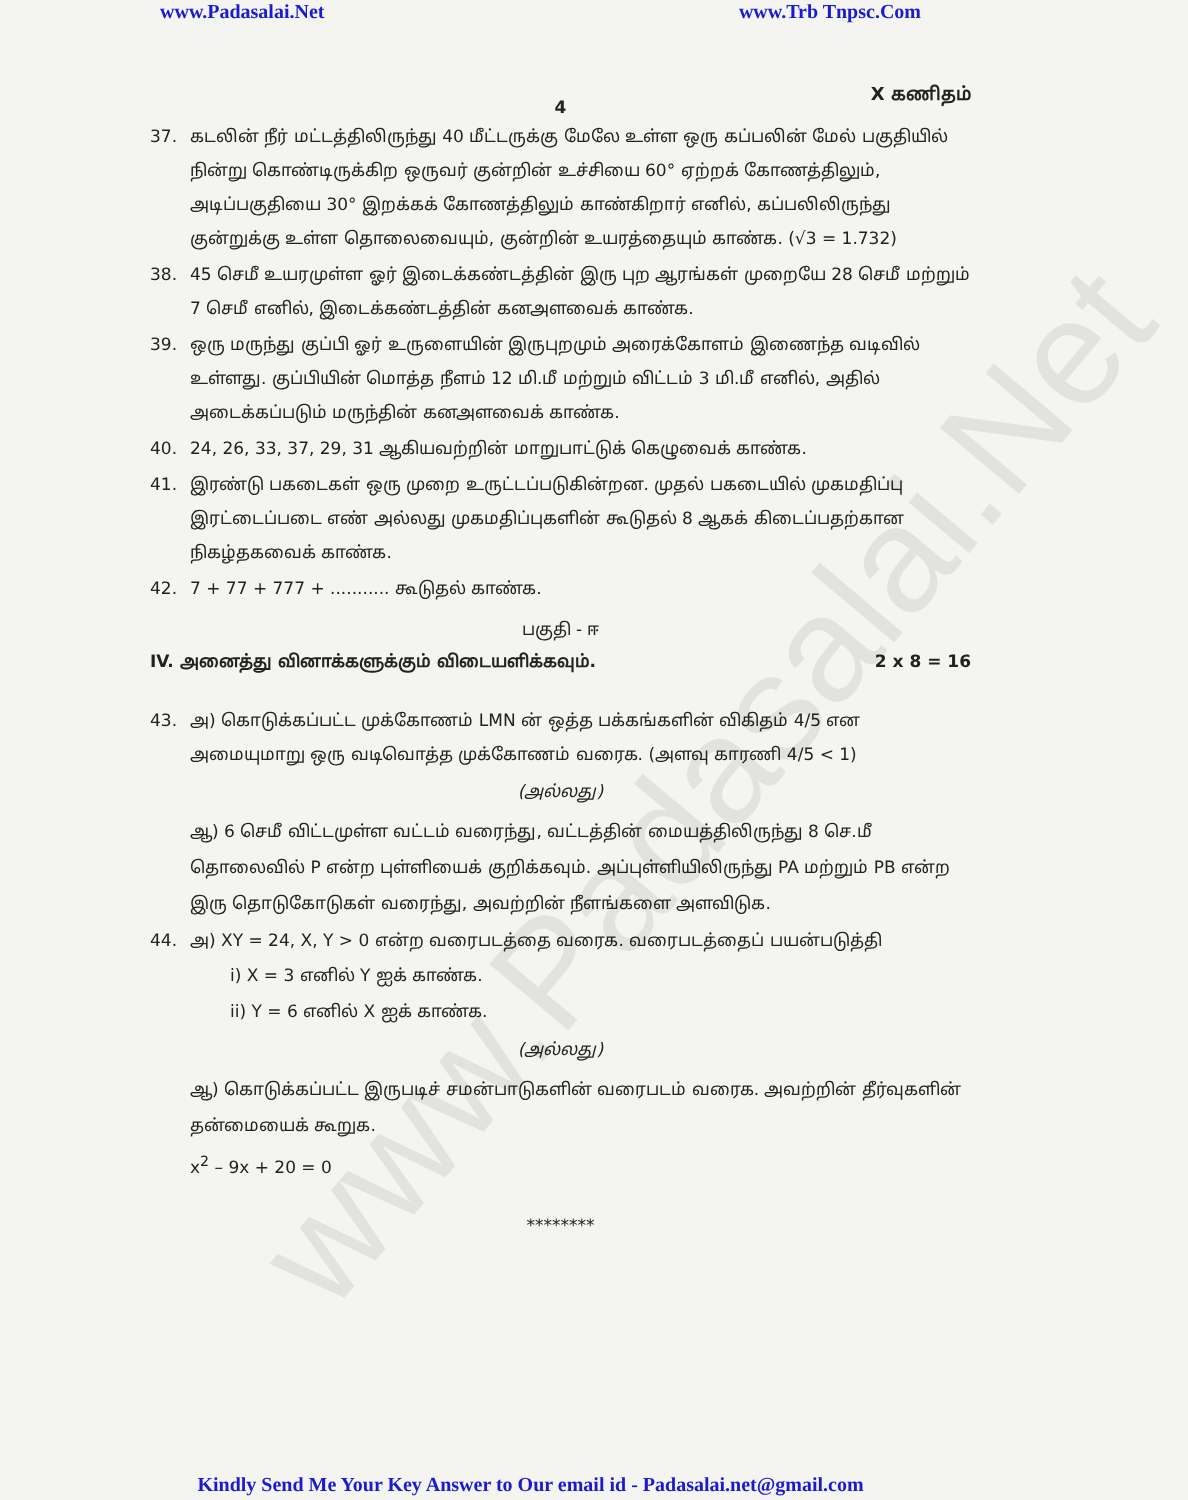www.Padasalai.Net www.Trb Tnpsc.Com
X கணிதம்
4
37. கடலின் நீர் மட்டத்திலிருந்து 40 மீட்டருக்கு மேலே உள்ள ஒரு கப்பலின் மேல் பகுதியில் நின்று கொண்டிருக்கிற ஒருவர் குன்றின் உச்சியை 60° ஏற்றக் கோணத்திலும், அடிப்பகுதியை 30° இறக்கக் கோணத்திலும் காண்கிறார் எனில், கப்பலிலிருந்து குன்றுக்கு உள்ள தொலைவையும், குன்றின் உயரத்தையும் காண்க. (√3 = 1.732)
38. 45 செமீ உயரமுள்ள ஓர் இடைக்கண்டத்தின் இரு புற ஆரங்கள் முறையே 28 செமீ மற்றும் 7 செமீ எனில், இடைக்கண்டத்தின் கனஅளவைக் காண்க.
39. ஒரு மருந்து குப்பி ஓர் உருளையின் இருபுறமும் அரைக்கோளம் இணைந்த வடிவில் உள்ளது. குப்பியின் மொத்த நீளம் 12 மி.மீ மற்றும் விட்டம் 3 மி.மீ எனில், அதில் அடைக்கப்படும் மருந்தின் கனஅளவைக் காண்க.
40. 24, 26, 33, 37, 29, 31 ஆகியவற்றின் மாறுபாட்டுக் கெழுவைக் காண்க.
41. இரண்டு பகடைகள் ஒரு முறை உருட்டப்படுகின்றன. முதல் பகடையில் முகமதிப்பு இரட்டைப்படை எண் அல்லது முகமதிப்புகளின் கூடுதல் 8 ஆகக் கிடைப்பதற்கான நிகழ்தகவைக் காண்க.
42. 7 + 77 + 777 + ........... கூடுதல் காண்க.
பகுதி - ஈ
IV. அனைத்து வினாக்களுக்கும் விடையளிக்கவும். 2 x 8 = 16
43. அ) கொடுக்கப்பட்ட முக்கோணம் LMN ன் ஒத்த பக்கங்களின் விகிதம் 4/5 என அமையுமாறு ஒரு வடிவொத்த முக்கோணம் வரைக. (அளவு காரணி 4/5 < 1)
(அல்லது)
ஆ) 6 செமீ விட்டமுள்ள வட்டம் வரைந்து, வட்டத்தின் மையத்திலிருந்து 8 செ.மீ தொலைவில் P என்ற புள்ளியைக் குறிக்கவும். அப்புள்ளியிலிருந்து PA மற்றும் PB என்ற இரு தொடுகோடுகள் வரைந்து, அவற்றின் நீளங்களை அளவிடுக.
44. அ) XY = 24, X, Y > 0 என்ற வரைபடத்தை வரைக. வரைபடத்தைப் பயன்படுத்தி
i) X = 3 எனில் Y ஐக் காண்க.
ii) Y = 6 எனில் X ஐக் காண்க.
(அல்லது)
ஆ) கொடுக்கப்பட்ட இருபடிச் சமன்பாடுகளின் வரைபடம் வரைக. அவற்றின் தீர்வுகளின் தன்மையைக் கூறுக.
x<sup>2</sup> – 9x + 20 = 0
********
www.Padasalai.Net
Kindly Send Me Your Key Answer to Our email id - Padasalai.net@gmail.com